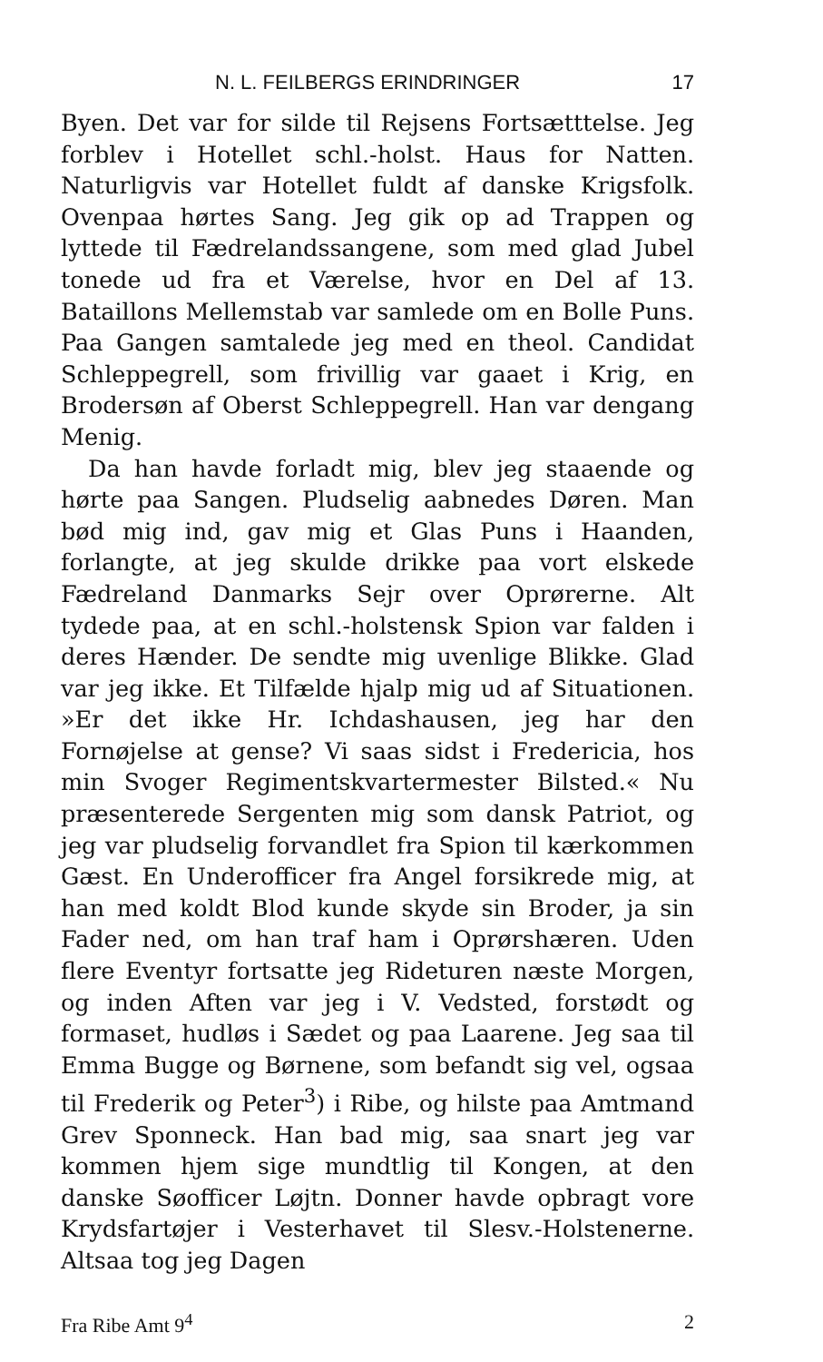N. L. FEILBERGS ERINDRINGER 17
Byen. Det var for silde til Rejsens Fortsætttelse. Jeg forblev i Hotellet schl.-holst. Haus for Natten. Naturligvis var Hotellet fuldt af danske Krigsfolk. Ovenpaa hørtes Sang. Jeg gik op ad Trappen og lyttede til Fædrelandssangene, som med glad Jubel tonede ud fra et Værelse, hvor en Del af 13. Bataillons Mellemstab var samlede om en Bolle Puns. Paa Gangen samtalede jeg med en theol. Candidat Schleppegrell, som frivillig var gaaet i Krig, en Brodersøn af Oberst Schleppegrell. Han var dengang Menig.
Da han havde forladt mig, blev jeg staaende og hørte paa Sangen. Pludselig aabnedes Døren. Man bød mig ind, gav mig et Glas Puns i Haanden, forlangte, at jeg skulde drikke paa vort elskede Fædreland Danmarks Sejr over Oprørerne. Alt tydede paa, at en schl.-holstensk Spion var falden i deres Hænder. De sendte mig uvenlige Blikke. Glad var jeg ikke. Et Tilfælde hjalp mig ud af Situationen. »Er det ikke Hr. Ichdashausen, jeg har den Fornøjelse at gense? Vi saas sidst i Fredericia, hos min Svoger Regimentskvartermester Bilsted.« Nu præsenterede Sergenten mig som dansk Patriot, og jeg var pludselig forvandlet fra Spion til kærkommen Gæst. En Underofficer fra Angel forsikrede mig, at han med koldt Blod kunde skyde sin Broder, ja sin Fader ned, om han traf ham i Oprørshæren. Uden flere Eventyr fortsatte jeg Rideturen næste Morgen, og inden Aften var jeg i V. Vedsted, forstødt og formaset, hudløs i Sædet og paa Laarene. Jeg saa til Emma Bugge og Børnene, som befandt sig vel, ogsaa til Frederik og Peter<sup>3</sup>) i Ribe, og hilste paa Amtmand Grev Sponneck. Han bad mig, saa snart jeg var kommen hjem sige mundtlig til Kongen, at den danske Søofficer Løjtn. Donner havde opbragt vore Krydsfartøjer i Vesterhavet til Slesv.-Holstenerne. Altsaa tog jeg Dagen
Fra Ribe Amt 9<sup>4</sup> 2